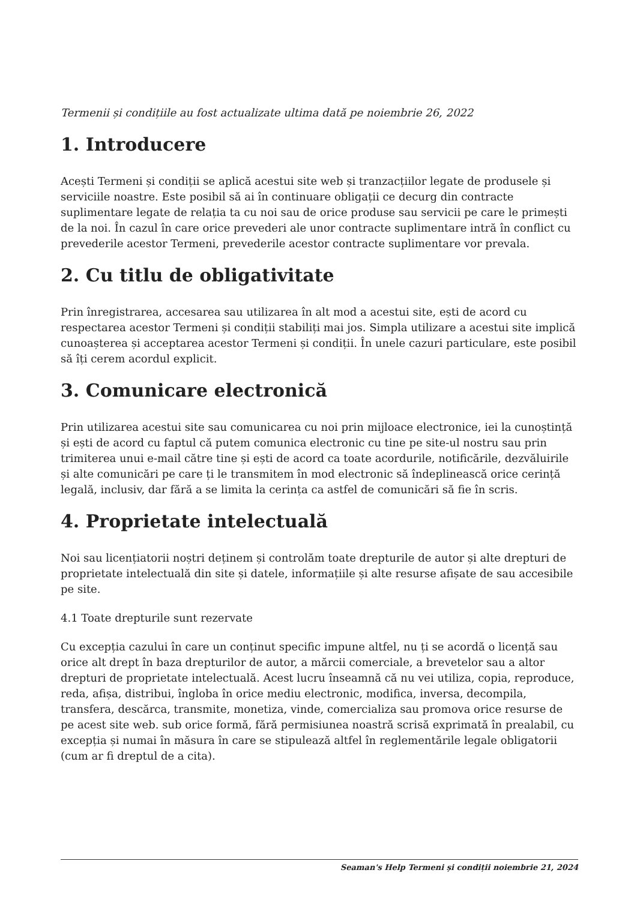Termenii și condițiile au fost actualizate ultima dată pe noiembrie 26, 2022
1. Introducere
Acești Termeni și condiții se aplică acestui site web și tranzacțiilor legate de produsele și serviciile noastre. Este posibil să ai în continuare obligații ce decurg din contracte suplimentare legate de relația ta cu noi sau de orice produse sau servicii pe care le primești de la noi. În cazul în care orice prevederi ale unor contracte suplimentare intră în conflict cu prevederile acestor Termeni, prevederile acestor contracte suplimentare vor prevala.
2. Cu titlu de obligativitate
Prin înregistrarea, accesarea sau utilizarea în alt mod a acestui site, ești de acord cu respectarea acestor Termeni și condiții stabiliți mai jos. Simpla utilizare a acestui site implică cunoașterea și acceptarea acestor Termeni și condiții. În unele cazuri particulare, este posibil să îți cerem acordul explicit.
3. Comunicare electronică
Prin utilizarea acestui site sau comunicarea cu noi prin mijloace electronice, iei la cunoștință și ești de acord cu faptul că putem comunica electronic cu tine pe site-ul nostru sau prin trimiterea unui e-mail către tine și ești de acord ca toate acordurile, notificările, dezvăluirile și alte comunicări pe care ți le transmitem în mod electronic să îndeplinească orice cerință legală, inclusiv, dar fără a se limita la cerința ca astfel de comunicări să fie în scris.
4. Proprietate intelectuală
Noi sau licențiatorii noștri deținem și controlăm toate drepturile de autor și alte drepturi de proprietate intelectuală din site și datele, informațiile și alte resurse afișate de sau accesibile pe site.
4.1 Toate drepturile sunt rezervate
Cu excepția cazului în care un conținut specific impune altfel, nu ți se acordă o licență sau orice alt drept în baza drepturilor de autor, a mărcii comerciale, a brevetelor sau a altor drepturi de proprietate intelectuală. Acest lucru înseamnă că nu vei utiliza, copia, reproduce, reda, afișa, distribui, îngloba în orice mediu electronic, modifica, inversa, decompila, transfera, descărca, transmite, monetiza, vinde, comercializa sau promova orice resurse de pe acest site web. sub orice formă, fără permisiunea noastră scrisă exprimată în prealabil, cu excepția și numai în măsura în care se stipulează altfel în reglementările legale obligatorii (cum ar fi dreptul de a cita).
Seaman's Help Termeni și condiții noiembrie 21, 2024